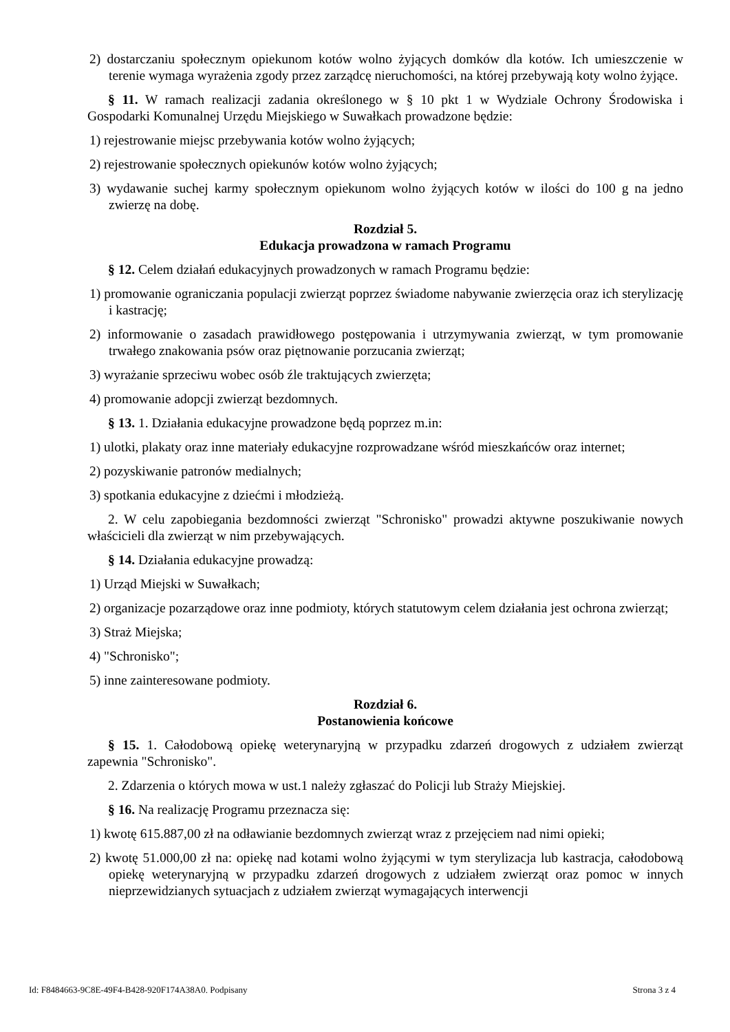2) dostarczaniu społecznym opiekunom kotów wolno żyjących domków dla kotów. Ich umieszczenie w terenie wymaga wyrażenia zgody przez zarządcę nieruchomości, na której przebywają koty wolno żyjące.
§ 11. W ramach realizacji zadania określonego w § 10 pkt 1 w Wydziale Ochrony Środowiska i Gospodarki Komunalnej Urzędu Miejskiego w Suwałkach prowadzone będzie:
1) rejestrowanie miejsc przebywania kotów wolno żyjących;
2) rejestrowanie społecznych opiekunów kotów wolno żyjących;
3) wydawanie suchej karmy społecznym opiekunom wolno żyjących kotów w ilości do 100 g na jedno zwierzę na dobę.
Rozdział 5.
Edukacja prowadzona w ramach Programu
§ 12. Celem działań edukacyjnych prowadzonych w ramach Programu będzie:
1) promowanie ograniczania populacji zwierząt poprzez świadome nabywanie zwierzęcia oraz ich sterylizację i kastrację;
2) informowanie o zasadach prawidłowego postępowania i utrzymywania zwierząt, w tym promowanie trwałego znakowania psów oraz piętnowanie porzucania zwierząt;
3) wyrażanie sprzeciwu wobec osób źle traktujących zwierzęta;
4) promowanie adopcji zwierząt bezdomnych.
§ 13. 1. Działania edukacyjne prowadzone będą poprzez m.in:
1) ulotki, plakaty oraz inne materiały edukacyjne rozprowadzane wśród mieszkańców oraz internet;
2) pozyskiwanie patronów medialnych;
3) spotkania edukacyjne z dziećmi i młodzieżą.
2. W celu zapobiegania bezdomności zwierząt "Schronisko" prowadzi aktywne poszukiwanie nowych właścicieli dla zwierząt w nim przebywających.
§ 14. Działania edukacyjne prowadzą:
1) Urząd Miejski w Suwałkach;
2) organizacje pozarządowe oraz inne podmioty, których statutowym celem działania jest ochrona zwierząt;
3) Straż Miejska;
4) "Schronisko";
5) inne zainteresowane podmioty.
Rozdział 6.
Postanowienia końcowe
§ 15. 1. Całodobową opiekę weterynaryjną w przypadku zdarzeń drogowych z udziałem zwierząt zapewnia "Schronisko".
2. Zdarzenia o których mowa w ust.1 należy zgłaszać do Policji lub Straży Miejskiej.
§ 16. Na realizację Programu przeznacza się:
1) kwotę 615.887,00 zł na odławianie bezdomnych zwierząt wraz z przejęciem nad nimi opieki;
2) kwotę 51.000,00 zł na: opiekę nad kotami wolno żyjącymi w tym sterylizacja lub kastracja, całodobową opiekę weterynaryjną w przypadku zdarzeń drogowych z udziałem zwierząt oraz pomoc w innych nieprzewidzianych sytuacjach z udziałem zwierząt wymagających interwencji
Id: F8484663-9C8E-49F4-B428-920F174A38A0. Podpisany Strona 3 z 4